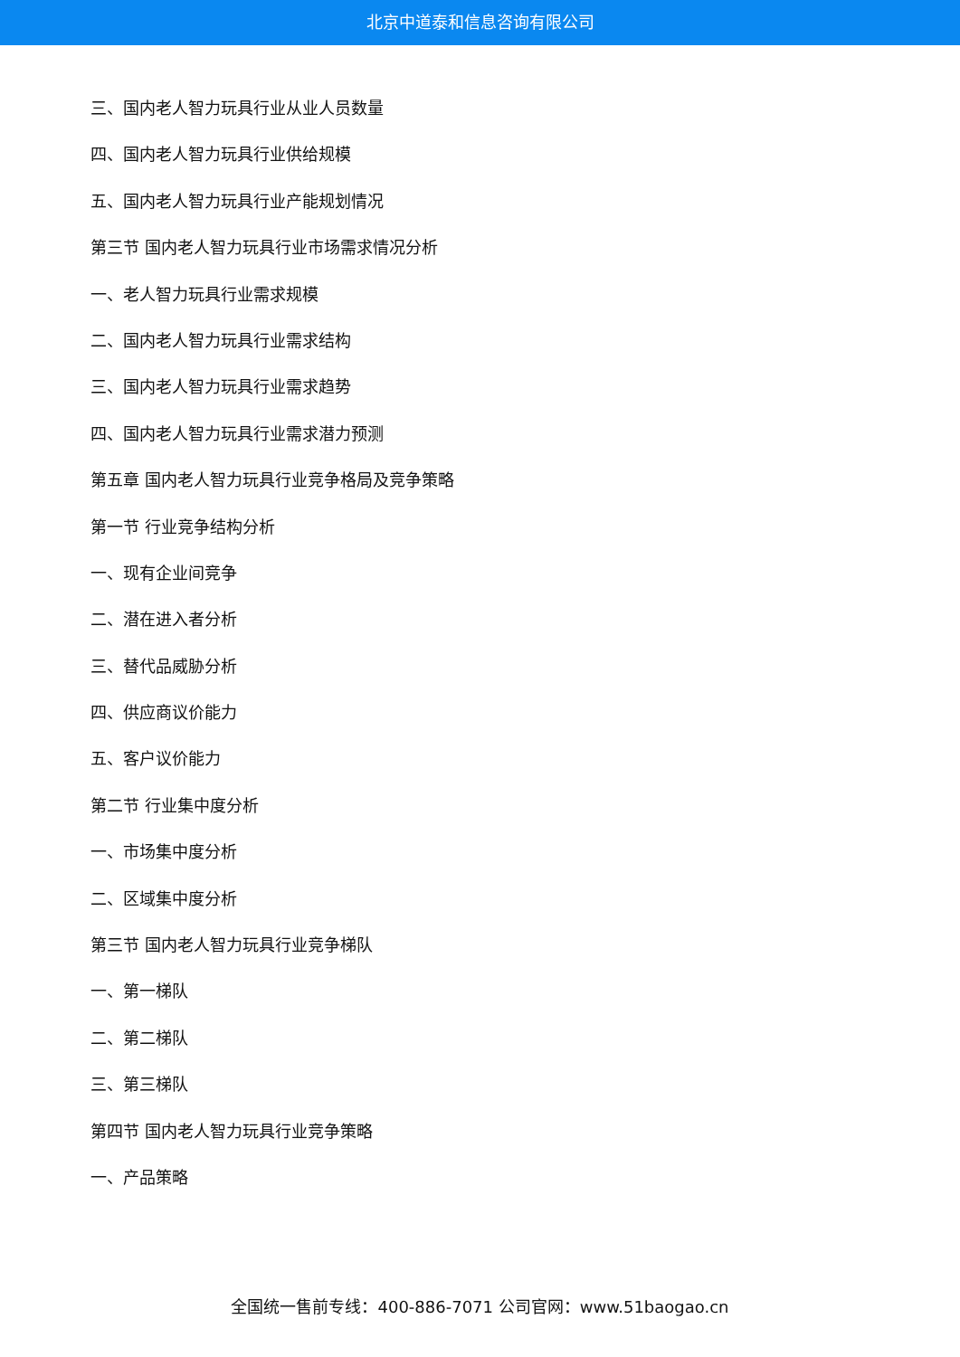北京中道泰和信息咨询有限公司
三、国内老人智力玩具行业从业人员数量
四、国内老人智力玩具行业供给规模
五、国内老人智力玩具行业产能规划情况
第三节 国内老人智力玩具行业市场需求情况分析
一、老人智力玩具行业需求规模
二、国内老人智力玩具行业需求结构
三、国内老人智力玩具行业需求趋势
四、国内老人智力玩具行业需求潜力预测
第五章 国内老人智力玩具行业竞争格局及竞争策略
第一节 行业竞争结构分析
一、现有企业间竞争
二、潜在进入者分析
三、替代品威胁分析
四、供应商议价能力
五、客户议价能力
第二节 行业集中度分析
一、市场集中度分析
二、区域集中度分析
第三节 国内老人智力玩具行业竞争梯队
一、第一梯队
二、第二梯队
三、第三梯队
第四节 国内老人智力玩具行业竞争策略
一、产品策略
全国统一售前专线：400-886-7071 公司官网：www.51baogao.cn